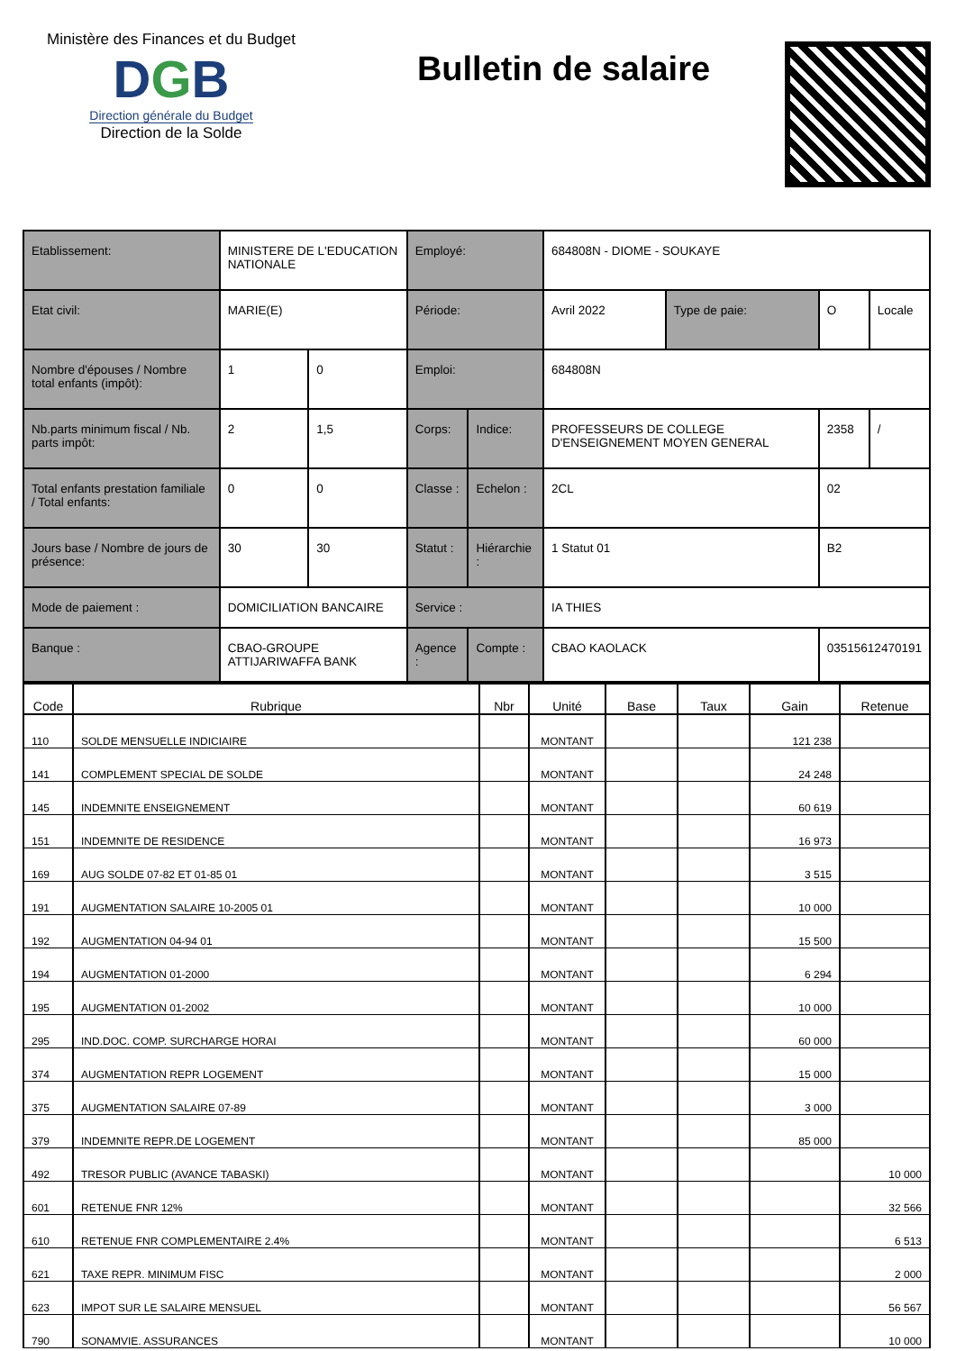Ministère des Finances et du Budget
DGB
Direction générale du Budget
Direction de la Solde
Bulletin de salaire
| Etablissement: | MINISTERE DE L'EDUCATION NATIONALE | | Employé: | | 684808N - DIOME - SOUKAYE | | | |
| Etat civil: | MARIE(E) | | Période: | | Avril 2022 | Type de paie: | O | Locale |
| Nombre d'épouses / Nombre total enfants (impôt): | 1 | 0 | Emploi: | | 684808N | | | |
| Nb.parts minimum fiscal / Nb. parts impôt: | 2 | 1,5 | Corps: | Indice: | PROFESSEURS DE COLLEGE D'ENSEIGNEMENT MOYEN GENERAL | | 2358 | / |
| Total enfants prestation familiale / Total enfants: | 0 | 0 | Classe : | Echelon : | 2CL | | 02 | |
| Jours base / Nombre de jours de présence: | 30 | 30 | Statut : | Hiérarchie : | 1 Statut 01 | | B2 | |
| Mode de paiement : | DOMICILIATION BANCAIRE | | Service : | | IA THIES | | | |
| Banque : | CBAO-GROUPE ATTIJARIWAFFA BANK | | Agence : | Compte : | CBAO KAOLACK | | 03515612470191 | |
| Code | Rubrique | Nbr | Unité | Base | Taux | Gain | Retenue |
| --- | --- | --- | --- | --- | --- | --- | --- |
| 110 | SOLDE MENSUELLE INDICIAIRE | | MONTANT | | | 121 238 | |
| 141 | COMPLEMENT SPECIAL DE SOLDE | | MONTANT | | | 24 248 | |
| 145 | INDEMNITE ENSEIGNEMENT | | MONTANT | | | 60 619 | |
| 151 | INDEMNITE DE RESIDENCE | | MONTANT | | | 16 973 | |
| 169 | AUG SOLDE 07-82 ET 01-85 01 | | MONTANT | | | 3 515 | |
| 191 | AUGMENTATION SALAIRE 10-2005 01 | | MONTANT | | | 10 000 | |
| 192 | AUGMENTATION 04-94 01 | | MONTANT | | | 15 500 | |
| 194 | AUGMENTATION 01-2000 | | MONTANT | | | 6 294 | |
| 195 | AUGMENTATION 01-2002 | | MONTANT | | | 10 000 | |
| 295 | IND.DOC. COMP. SURCHARGE HORAI | | MONTANT | | | 60 000 | |
| 374 | AUGMENTATION REPR LOGEMENT | | MONTANT | | | 15 000 | |
| 375 | AUGMENTATION SALAIRE 07-89 | | MONTANT | | | 3 000 | |
| 379 | INDEMNITE REPR.DE LOGEMENT | | MONTANT | | | 85 000 | |
| 492 | TRESOR PUBLIC (AVANCE TABASKI) | | MONTANT | | | | 10 000 |
| 601 | RETENUE FNR 12% | | MONTANT | | | | 32 566 |
| 610 | RETENUE FNR COMPLEMENTAIRE 2.4% | | MONTANT | | | | 6 513 |
| 621 | TAXE REPR. MINIMUM FISC | | MONTANT | | | | 2 000 |
| 623 | IMPOT SUR LE SALAIRE MENSUEL | | MONTANT | | | | 56 567 |
| 790 | SONAMVIE. ASSURANCES | | MONTANT | | | | 10 000 |